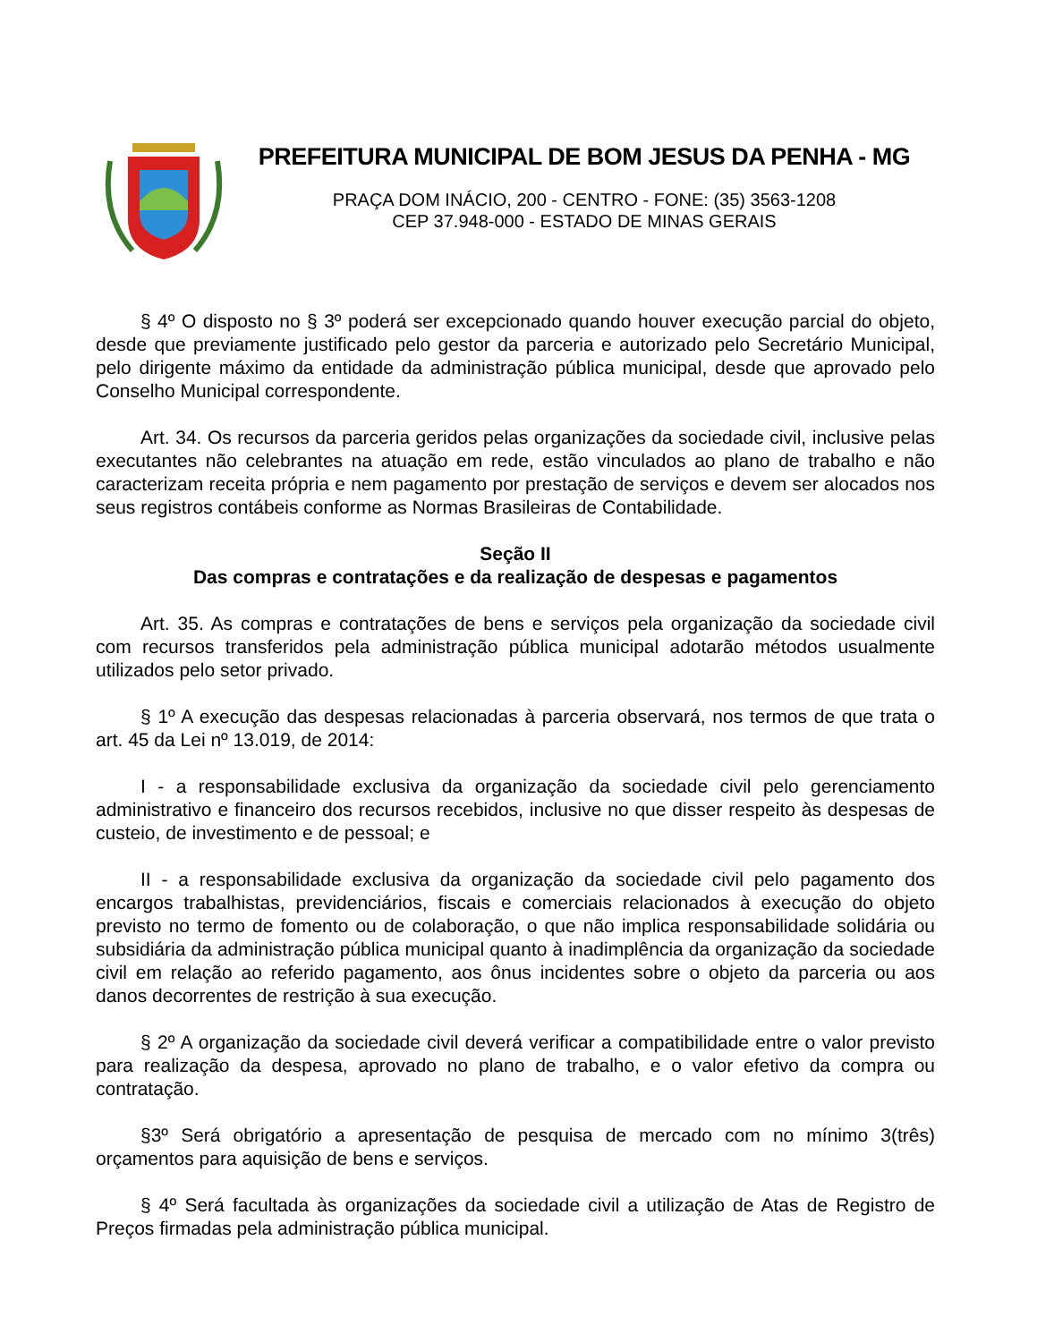PREFEITURA MUNICIPAL DE BOM JESUS DA PENHA - MG
PRAÇA DOM INÁCIO, 200 - CENTRO - FONE: (35) 3563-1208
CEP 37.948-000 - ESTADO DE MINAS GERAIS
§ 4º O disposto no § 3º poderá ser excepcionado quando houver execução parcial do objeto, desde que previamente justificado pelo gestor da parceria e autorizado pelo Secretário Municipal, pelo dirigente máximo da entidade da administração pública municipal, desde que aprovado pelo Conselho Municipal correspondente.
Art. 34. Os recursos da parceria geridos pelas organizações da sociedade civil, inclusive pelas executantes não celebrantes na atuação em rede, estão vinculados ao plano de trabalho e não caracterizam receita própria e nem pagamento por prestação de serviços e devem ser alocados nos seus registros contábeis conforme as Normas Brasileiras de Contabilidade.
Seção II
Das compras e contratações e da realização de despesas e pagamentos
Art. 35. As compras e contratações de bens e serviços pela organização da sociedade civil com recursos transferidos pela administração pública municipal adotarão métodos usualmente utilizados pelo setor privado.
§ 1º A execução das despesas relacionadas à parceria observará, nos termos de que trata o art. 45 da Lei nº 13.019, de 2014:
I - a responsabilidade exclusiva da organização da sociedade civil pelo gerenciamento administrativo e financeiro dos recursos recebidos, inclusive no que disser respeito às despesas de custeio, de investimento e de pessoal; e
II - a responsabilidade exclusiva da organização da sociedade civil pelo pagamento dos encargos trabalhistas, previdenciários, fiscais e comerciais relacionados à execução do objeto previsto no termo de fomento ou de colaboração, o que não implica responsabilidade solidária ou subsidiária da administração pública municipal quanto à inadimplência da organização da sociedade civil em relação ao referido pagamento, aos ônus incidentes sobre o objeto da parceria ou aos danos decorrentes de restrição à sua execução.
§ 2º A organização da sociedade civil deverá verificar a compatibilidade entre o valor previsto para realização da despesa, aprovado no plano de trabalho, e o valor efetivo da compra ou contratação.
§3º Será obrigatório a apresentação de pesquisa de mercado com no mínimo 3(três) orçamentos para aquisição de bens e serviços.
§ 4º Será facultada às organizações da sociedade civil a utilização de Atas de Registro de Preços firmadas pela administração pública municipal.